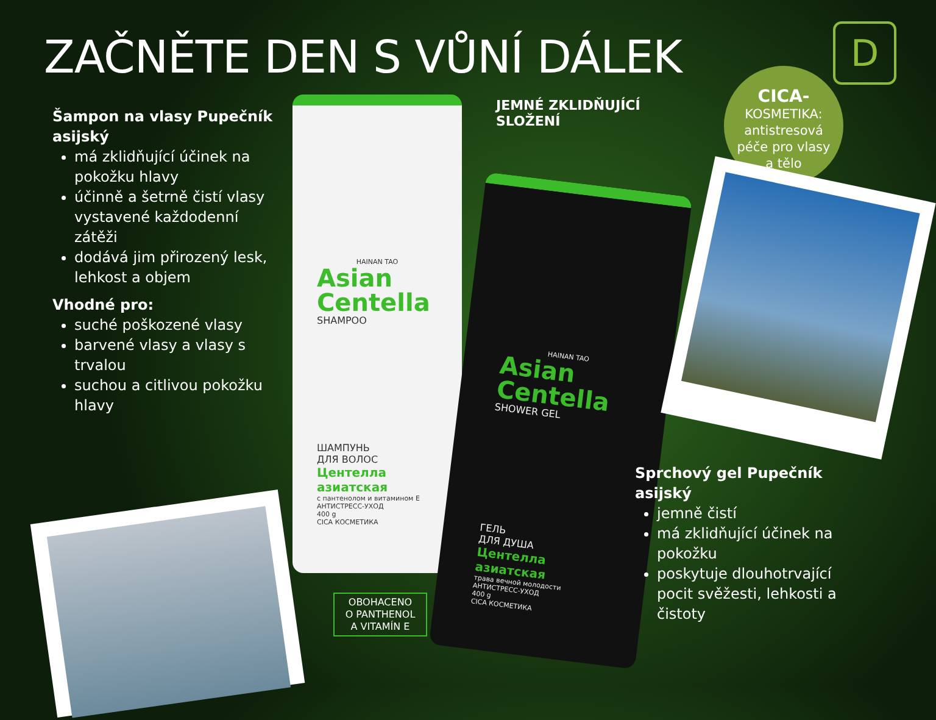ZAČNĚTE DEN S VŮNÍ DÁLEK D
Šampon na vlasy Pupečník asijský
má zklidňující účinek na pokožku hlavy
účinně a šetrně čistí vlasy vystavené každodenní zátěži
dodává jim přirozený lesk, lehkost a objem
Vhodné pro:
suché poškozené vlasy
barvené vlasy a vlasy s trvalou
suchou a citlivou pokožku hlavy
JEMNÉ ZKLIDŇUJÍCÍ
SLOŽENÍ
CICA-
KOSMETIKA:
antistresová
péče pro vlasy
a tělo
HAINAN TAO
Asian
Centella
SHAMPOO
ШАМПУНЬ
ДЛЯ ВОЛОС
Центелла азиатская
с пантенолом и витамином Е
АНТИСТРЕСС-УХОД
400 g
CICA КОСМЕТИКА
HAINAN TAO
Asian
Centella
SHOWER GEL
ГЕЛЬ
ДЛЯ ДУША
Центелла азиатская
трава вечной молодости
АНТИСТРЕСС-УХОД
400 g
CICA КОСМЕТИКА
OBOHACENO
O PANTHENOL
A VITAMÍN E
Sprchový gel Pupečník asijský
jemně čistí
má zklidňující účinek na pokožku
poskytuje dlouhotrvající pocit svěžesti, lehkosti a čistoty